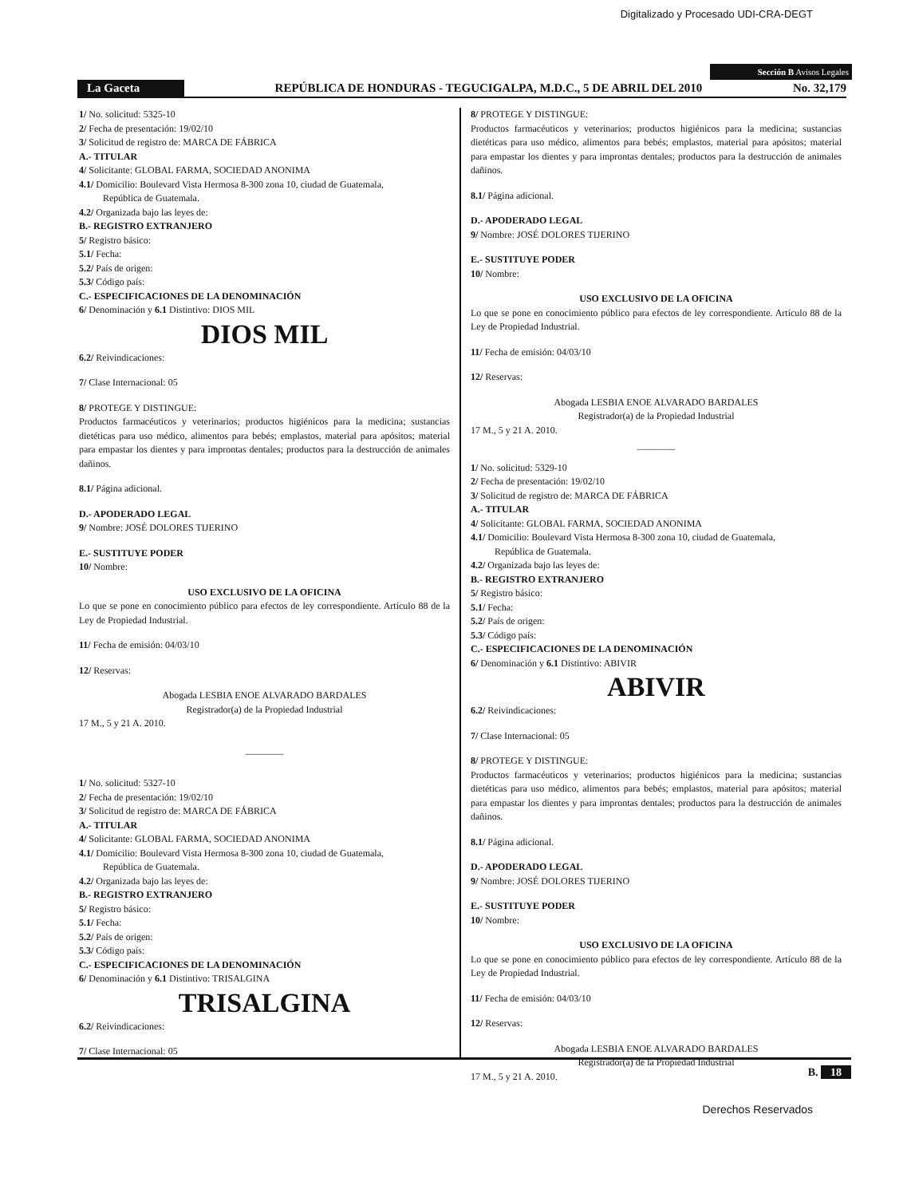Digitalizado y Procesado UDI-CRA-DEGT
Sección B Avisos Legales
La Gaceta REPÚBLICA DE HONDURAS - TEGUCIGALPA, M.D.C., 5 DE ABRIL DEL 2010 No. 32,179
1/ No. solicitud: 5325-10
2/ Fecha de presentación: 19/02/10
3/ Solicitud de registro de: MARCA DE FÁBRICA
A.- TITULAR
4/ Solicitante: GLOBAL FARMA, SOCIEDAD ANONIMA
4.1/ Domicilio: Boulevard Vista Hermosa 8-300 zona 10, ciudad de Guatemala,
República de Guatemala.
4.2/ Organizada bajo las leyes de:
B.- REGISTRO EXTRANJERO
5/ Registro básico:
5.1/ Fecha:
5.2/ País de origen:
5.3/ Código país:
C.- ESPECIFICACIONES DE LA DENOMINACIÓN
6/ Denominación y 6.1 Distintivo: DIOS MIL
DIOS MIL
6.2/ Reivindicaciones:
7/ Clase Internacional: 05
8/ PROTEGE Y DISTINGUE:
Productos farmacéuticos y veterinarios; productos higiénicos para la medicina; sustancias dietéticas para uso médico, alimentos para bebés; emplastos, material para apósitos; material para empastar los dientes y para improntas dentales; productos para la destrucción de animales dañinos.
8.1/ Página adicional.
D.- APODERADO LEGAL
9/ Nombre: JOSÉ DOLORES TIJERINO
E.- SUSTITUYE PODER
10/ Nombre:
USO EXCLUSIVO DE LA OFICINA
Lo que se pone en conocimiento público para efectos de ley correspondiente. Artículo 88 de la Ley de Propiedad Industrial.
11/ Fecha de emisión: 04/03/10
12/ Reservas:
Abogada LESBIA ENOE ALVARADO BARDALES
Registrador(a) de la Propiedad Industrial
17 M., 5 y 21 A. 2010.
————
1/ No. solicitud: 5327-10
2/ Fecha de presentación: 19/02/10
3/ Solicitud de registro de: MARCA DE FÁBRICA
A.- TITULAR
4/ Solicitante: GLOBAL FARMA, SOCIEDAD ANONIMA
4.1/ Domicilio: Boulevard Vista Hermosa 8-300 zona 10, ciudad de Guatemala,
República de Guatemala.
4.2/ Organizada bajo las leyes de:
B.- REGISTRO EXTRANJERO
5/ Registro básico:
5.1/ Fecha:
5.2/ País de origen:
5.3/ Código país:
C.- ESPECIFICACIONES DE LA DENOMINACIÓN
6/ Denominación y 6.1 Distintivo: TRISALGINA
TRISALGINA
6.2/ Reivindicaciones:
7/ Clase Internacional: 05
8/ PROTEGE Y DISTINGUE:
Productos farmacéuticos y veterinarios; productos higiénicos para la medicina; sustancias dietéticas para uso médico, alimentos para bebés; emplastos, material para apósitos; material para empastar los dientes y para improntas dentales; productos para la destrucción de animales dañinos.
8.1/ Página adicional.
D.- APODERADO LEGAL
9/ Nombre: JOSÉ DOLORES TIJERINO
E.- SUSTITUYE PODER
10/ Nombre:
USO EXCLUSIVO DE LA OFICINA
Lo que se pone en conocimiento público para efectos de ley correspondiente. Artículo 88 de la Ley de Propiedad Industrial.
11/ Fecha de emisión: 04/03/10
12/ Reservas:
Abogada LESBIA ENOE ALVARADO BARDALES
Registrador(a) de la Propiedad Industrial
17 M., 5 y 21 A. 2010.
————
1/ No. solicitud: 5329-10
2/ Fecha de presentación: 19/02/10
3/ Solicitud de registro de: MARCA DE FÁBRICA
A.- TITULAR
4/ Solicitante: GLOBAL FARMA, SOCIEDAD ANONIMA
4.1/ Domicilio: Boulevard Vista Hermosa 8-300 zona 10, ciudad de Guatemala,
República de Guatemala.
4.2/ Organizada bajo las leyes de:
B.- REGISTRO EXTRANJERO
5/ Registro básico:
5.1/ Fecha:
5.2/ País de origen:
5.3/ Código país:
C.- ESPECIFICACIONES DE LA DENOMINACIÓN
6/ Denominación y 6.1 Distintivo: ABIVIR
ABIVIR
6.2/ Reivindicaciones:
7/ Clase Internacional: 05
8/ PROTEGE Y DISTINGUE:
Productos farmacéuticos y veterinarios; productos higiénicos para la medicina; sustancias dietéticas para uso médico, alimentos para bebés; emplastos, material para apósitos; material para empastar los dientes y para improntas dentales; productos para la destrucción de animales dañinos.
8.1/ Página adicional.
D.- APODERADO LEGAL
9/ Nombre: JOSÉ DOLORES TIJERINO
E.- SUSTITUYE PODER
10/ Nombre:
USO EXCLUSIVO DE LA OFICINA
Lo que se pone en conocimiento público para efectos de ley correspondiente. Artículo 88 de la Ley de Propiedad Industrial.
11/ Fecha de emisión: 04/03/10
12/ Reservas:
Abogada LESBIA ENOE ALVARADO BARDALES
Registrador(a) de la Propiedad Industrial
17 M., 5 y 21 A. 2010.
B. 18
Derechos Reservados